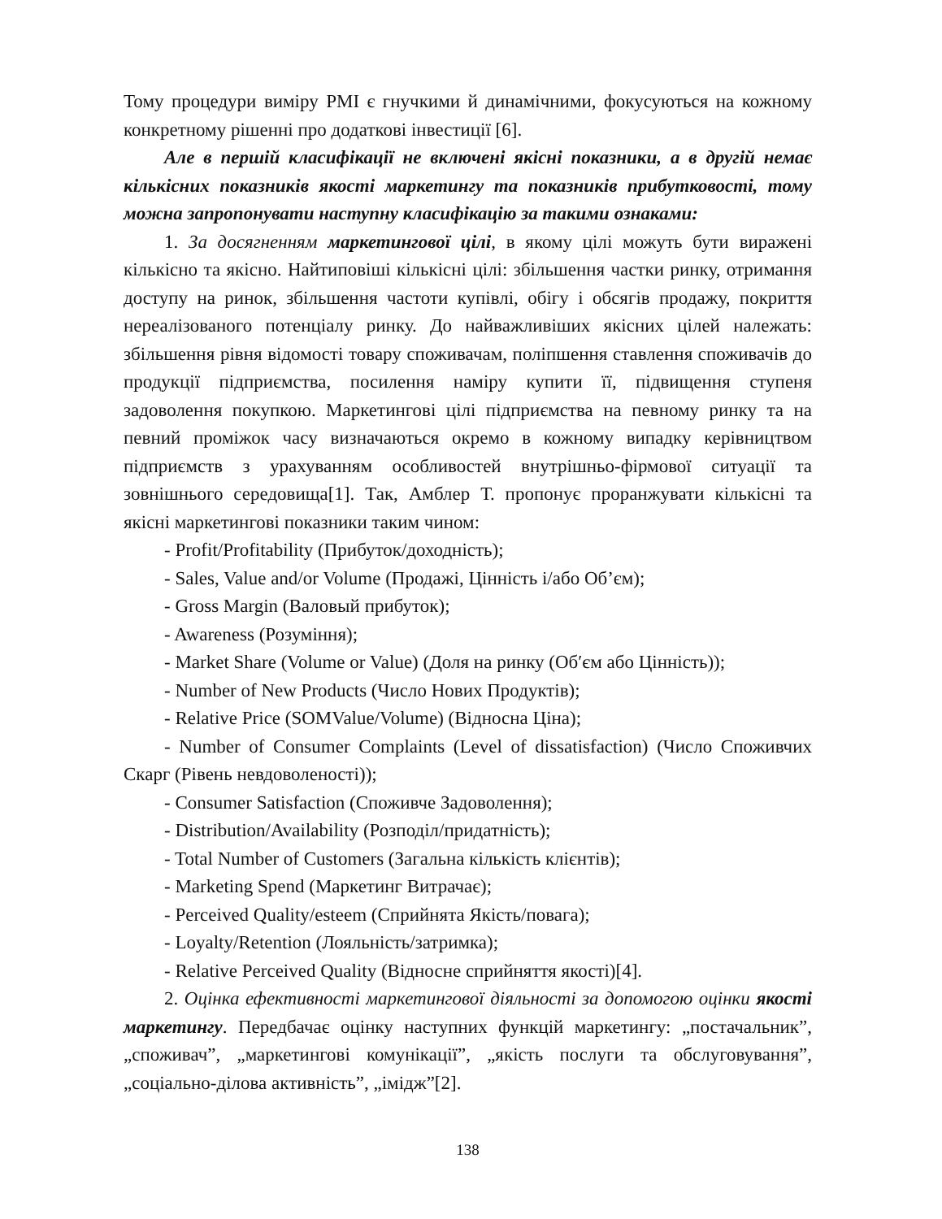Тому процедури виміру PMI є гнучкими й динамічними, фокусуються на кожному конкретному рішенні про додаткові інвестиції [6].
Але в першій класифікації не включені якісні показники, а в другій немає кількісних показників якості маркетингу та показників прибутковості, тому можна запропонувати наступну класифікацію за такими ознаками:
1. За досягненням маркетингової цілі, в якому цілі можуть бути виражені кількісно та якісно. Найтиповіші кількісні цілі: збільшення частки ринку, отримання доступу на ринок, збільшення частоти купівлі, обігу і обсягів продажу, покриття нереалізованого потенціалу ринку. До найважливіших якісних цілей належать: збільшення рівня відомості товару споживачам, поліпшення ставлення споживачів до продукції підприємства, посилення наміру купити її, підвищення ступеня задоволення покупкою. Маркетингові цілі підприємства на певному ринку та на певний проміжок часу визначаються окремо в кожному випадку керівництвом підприємств з урахуванням особливостей внутрішньо-фірмової ситуації та зовнішнього середовища[1]. Так, Амблер Т. пропонує проранжувати кількісні та якісні маркетингові показники таким чином:
- Profit/Profitability (Прибуток/доходність);
- Sales, Value and/or Volume (Продажі, Цінність і/або Об’єм);
- Gross Margin (Валовый прибуток);
- Awareness (Розуміння);
- Market Share (Volume or Value) (Доля на ринку (Об′єм або Цінність));
- Number of New Products (Число Нових Продуктів);
- Relative Price (SOMValue/Volume) (Відносна Ціна);
- Number of Consumer Complaints (Level of dissatisfaction) (Число Споживчих Скарг (Рівень невдоволеності));
- Consumer Satisfaction (Споживче Задоволення);
- Distribution/Availability (Розподіл/придатність);
- Total Number of Customers (Загальна кількість клієнтів);
- Marketing Spend (Маркетинг Витрачає);
- Perceived Quality/esteem (Сприйнята Якість/повага);
- Loyalty/Retention (Лояльність/затримка);
- Relative Perceived Quality (Відносне сприйняття якості)[4].
2. Оцінка ефективності маркетингової діяльності за допомогою оцінки якості маркетингу. Передбачає оцінку наступних функцій маркетингу: „постачальник”, „споживач”, „маркетингові комунікації”, „якість послуги та обслуговування”, „соціально-ділова активність”, „імідж”[2].
138